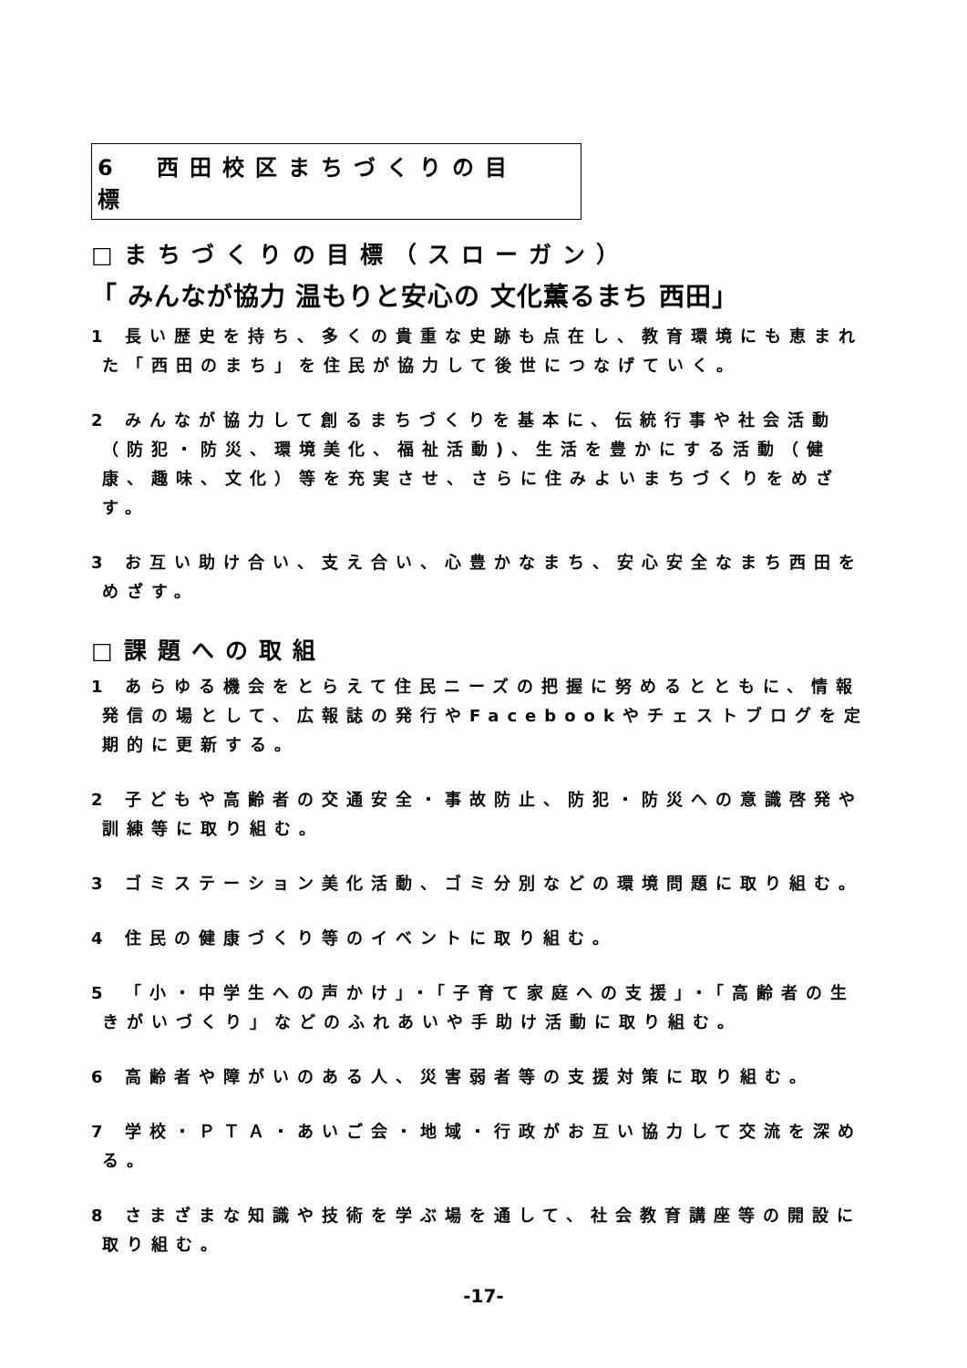6　西田校区まちづくりの目標
□まちづくりの目標（スローガン）
「 みんなが協力 温もりと安心の 文化薫るまち 西田」
1 長い歴史を持ち、多くの貴重な史跡も点在し、教育環境にも恵まれた「西田のまち」を住民が協力して後世につなげていく。
2 みんなが協力して創るまちづくりを基本に、伝統行事や社会活動（防犯・防災、環境美化、福祉活動)、生活を豊かにする活動（健康、趣味、文化）等を充実させ、さらに住みよいまちづくりをめざす。
3 お互い助け合い、支え合い、心豊かなまち、安心安全なまち西田をめざす。
□課題への取組
1 あらゆる機会をとらえて住民ニーズの把握に努めるとともに、情報発信の場として、広報誌の発行やFacebookやチェストブログを定期的に更新する。
2 子どもや高齢者の交通安全・事故防止、防犯・防災への意識啓発や訓練等に取り組む。
3 ゴミステーション美化活動、ゴミ分別などの環境問題に取り組む。
4 住民の健康づくり等のイベントに取り組む。
5 「小・中学生への声かけ」・「子育て家庭への支援」・「高齢者の生きがいづくり」などのふれあいや手助け活動に取り組む。
6 高齢者や障がいのある人、災害弱者等の支援対策に取り組む。
7 学校・ＰＴＡ・あいご会・地域・行政がお互い協力して交流を深める。
8 さまざまな知識や技術を学ぶ場を通して、社会教育講座等の開設に取り組む。
-17-